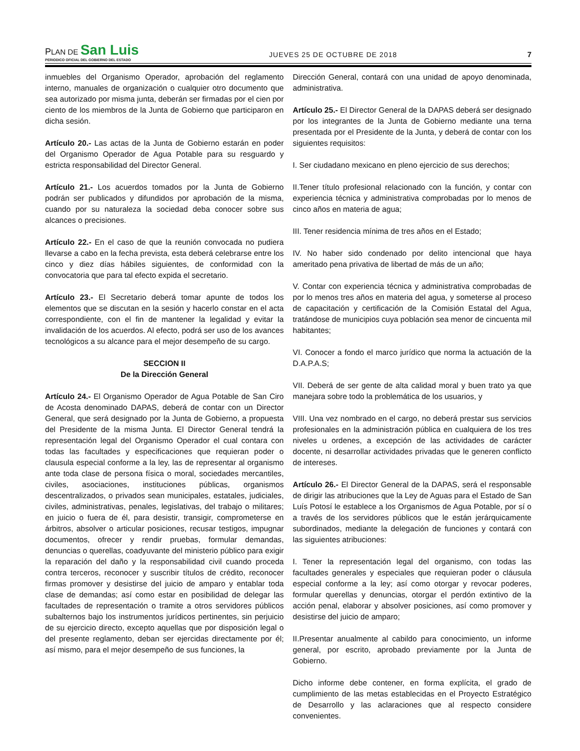PLAN DE San Luis
PERIODICO OFICIAL DEL GOBIERNO DEL ESTADO
JUEVES 25 DE OCTUBRE DE 2018
7
inmuebles del Organismo Operador, aprobación del reglamento interno, manuales de organización o cualquier otro documento que sea autorizado por misma junta, deberán ser firmadas por el cien por ciento de los miembros de la Junta de Gobierno que participaron en dicha sesión.
Artículo 20.- Las actas de la Junta de Gobierno estarán en poder del Organismo Operador de Agua Potable para su resguardo y estricta responsabilidad del Director General.
Artículo 21.- Los acuerdos tomados por la Junta de Gobierno podrán ser publicados y difundidos por aprobación de la misma, cuando por su naturaleza la sociedad deba conocer sobre sus alcances o precisiones.
Artículo 22.- En el caso de que la reunión convocada no pudiera llevarse a cabo en la fecha prevista, esta deberá celebrarse entre los cinco y diez días hábiles siguientes, de conformidad con la convocatoria que para tal efecto expida el secretario.
Artículo 23.- El Secretario deberá tomar apunte de todos los elementos que se discutan en la sesión y hacerlo constar en el acta correspondiente, con el fin de mantener la legalidad y evitar la invalidación de los acuerdos. Al efecto, podrá ser uso de los avances tecnológicos a su alcance para el mejor desempeño de su cargo.
SECCION II
De la Dirección General
Artículo 24.- El Organismo Operador de Agua Potable de San Ciro de Acosta denominado DAPAS, deberá de contar con un Director General, que será designado por la Junta de Gobierno, a propuesta del Presidente de la misma Junta. El Director General tendrá la representación legal del Organismo Operador el cual contara con todas las facultades y especificaciones que requieran poder o clausula especial conforme a la ley, las de representar al organismo ante toda clase de persona física o moral, sociedades mercantiles, civiles, asociaciones, instituciones públicas, organismos descentralizados, o privados sean municipales, estatales, judiciales, civiles, administrativas, penales, legislativas, del trabajo o militares; en juicio o fuera de él, para desistir, transigir, comprometerse en árbitros, absolver o articular posiciones, recusar testigos, impugnar documentos, ofrecer y rendir pruebas, formular demandas, denuncias o querellas, coadyuvante del ministerio público para exigir la reparación del daño y la responsabilidad civil cuando proceda contra terceros, reconocer y suscribir títulos de crédito, reconocer firmas promover y desistirse del juicio de amparo y entablar toda clase de demandas; así como estar en posibilidad de delegar las facultades de representación o tramite a otros servidores públicos subalternos bajo los instrumentos jurídicos pertinentes, sin perjuicio de su ejercicio directo, excepto aquellas que por disposición legal o del presente reglamento, deban ser ejercidas directamente por él; así mismo, para el mejor desempeño de sus funciones, la
Dirección General, contará con una unidad de apoyo denominada, administrativa.
Artículo 25.- El Director General de la DAPAS deberá ser designado por los integrantes de la Junta de Gobierno mediante una terna presentada por el Presidente de la Junta, y deberá de contar con los siguientes requisitos:
I. Ser ciudadano mexicano en pleno ejercicio de sus derechos;
II.Tener título profesional relacionado con la función, y contar con experiencia técnica y administrativa comprobadas por lo menos de cinco años en materia de agua;
III. Tener residencia mínima de tres años en el Estado;
IV. No haber sido condenado por delito intencional que haya ameritado pena privativa de libertad de más de un año;
V. Contar con experiencia técnica y administrativa comprobadas de por lo menos tres años en materia del agua, y someterse al proceso de capacitación y certificación de la Comisión Estatal del Agua, tratándose de municipios cuya población sea menor de cincuenta mil habitantes;
VI. Conocer a fondo el marco jurídico que norma la actuación de la D.A.P.A.S;
VII. Deberá de ser gente de alta calidad moral y buen trato ya que manejara sobre todo la problemática de los usuarios, y
VIII. Una vez nombrado en el cargo, no deberá prestar sus servicios profesionales en la administración pública en cualquiera de los tres niveles u ordenes, a excepción de las actividades de carácter docente, ni desarrollar actividades privadas que le generen conflicto de intereses.
Artículo 26.- El Director General de la DAPAS, será el responsable de dirigir las atribuciones que la Ley de Aguas para el Estado de San Luís Potosí le establece a los Organismos de Agua Potable, por sí o a través de los servidores públicos que le están jerárquicamente subordinados, mediante la delegación de funciones y contará con las siguientes atribuciones:
I. Tener la representación legal del organismo, con todas las facultades generales y especiales que requieran poder o cláusula especial conforme a la ley; así como otorgar y revocar poderes, formular querellas y denuncias, otorgar el perdón extintivo de la acción penal, elaborar y absolver posiciones, así como promover y desistirse del juicio de amparo;
II.Presentar anualmente al cabildo para conocimiento, un informe general, por escrito, aprobado previamente por la Junta de Gobierno.
Dicho informe debe contener, en forma explícita, el grado de cumplimiento de las metas establecidas en el Proyecto Estratégico de Desarrollo y las aclaraciones que al respecto considere convenientes.